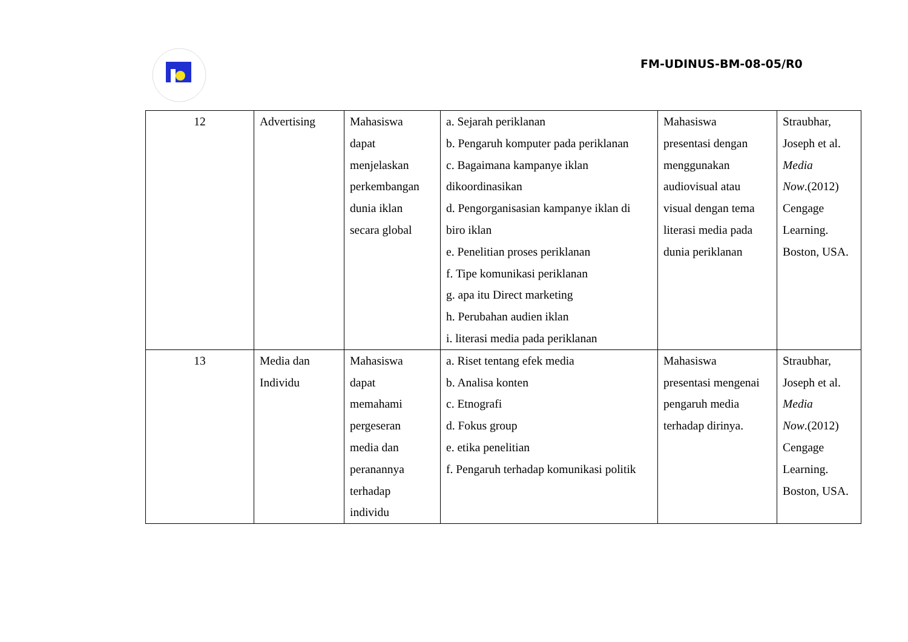FM-UDINUS-BM-08-05/R0
| 12 | Advertising | Mahasiswa dapat menjelaskan perkembangan dunia iklan secara global | a. Sejarah periklanan b. Pengaruh komputer pada periklanan c. Bagaimana kampanye iklan dikoordinasikan d. Pengorganisasian kampanye iklan di biro iklan e. Penelitian proses periklanan f. Tipe komunikasi periklanan g. apa itu Direct marketing h. Perubahan audien iklan i. literasi media pada periklanan | Mahasiswa presentasi dengan menggunakan audiovisual atau visual dengan tema literasi media pada dunia periklanan | Straubhar, Joseph et al. Media Now .(2012) Cengage Learning. Boston, USA. |
| 13 | Media dan Individu | Mahasiswa dapat memahami pergeseran media dan peranannya terhadap individu | a. Riset tentang efek media b. Analisa konten c. Etnografi d. Fokus group e. etika penelitian f. Pengaruh terhadap komunikasi politik | Mahasiswa presentasi mengenai pengaruh media terhadap dirinya. | Straubhar, Joseph et al. Media Now .(2012) Cengage Learning. Boston, USA. |